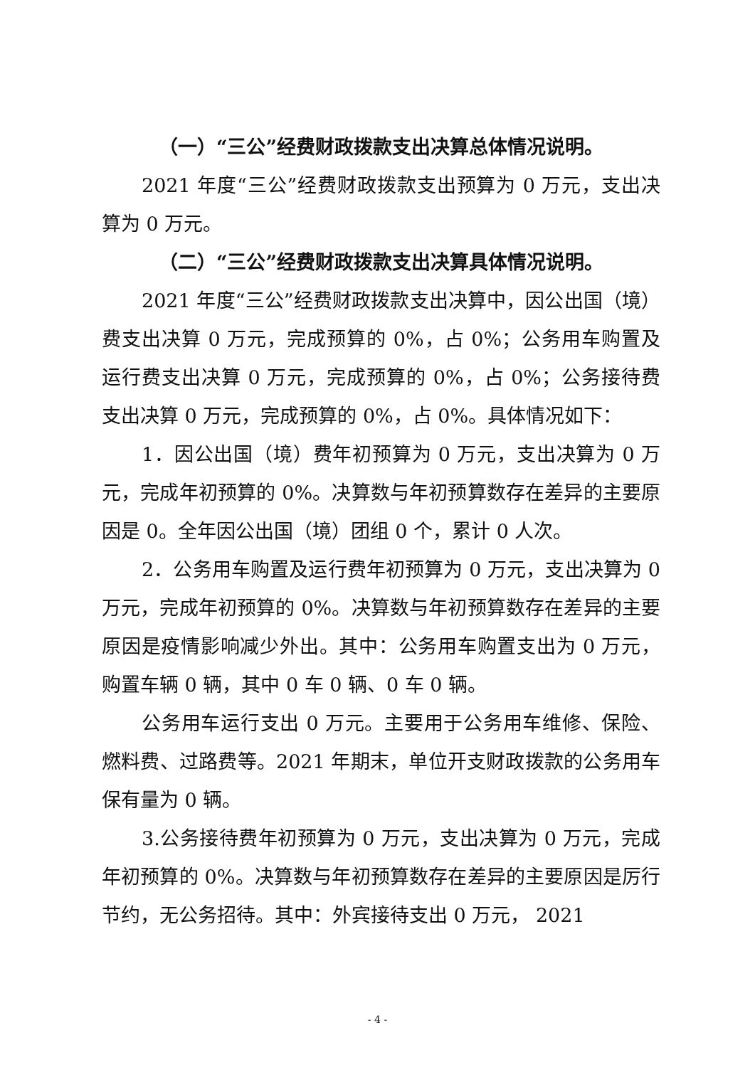（一）“三公”经费财政拨款支出决算总体情况说明。
2021 年度“三公”经费财政拨款支出预算为 0 万元，支出决算为 0 万元。
（二）“三公”经费财政拨款支出决算具体情况说明。
2021 年度“三公”经费财政拨款支出决算中，因公出国（境）费支出决算 0 万元，完成预算的 0%，占 0%；公务用车购置及运行费支出决算 0 万元，完成预算的 0%，占 0%；公务接待费支出决算 0 万元，完成预算的 0%，占 0%。具体情况如下：
1．因公出国（境）费年初预算为 0 万元，支出决算为 0 万元，完成年初预算的 0%。决算数与年初预算数存在差异的主要原因是 0。全年因公出国（境）团组 0 个，累计 0 人次。
2．公务用车购置及运行费年初预算为 0 万元，支出决算为 0 万元，完成年初预算的 0%。决算数与年初预算数存在差异的主要原因是疫情影响减少外出。其中：公务用车购置支出为 0 万元，购置车辆 0 辆，其中 0 车 0 辆、0 车 0 辆。
公务用车运行支出 0 万元。主要用于公务用车维修、保险、燃料费、过路费等。2021 年期末，单位开支财政拨款的公务用车保有量为 0 辆。
3.公务接待费年初预算为 0 万元，支出决算为 0 万元，完成年初预算的 0%。决算数与年初预算数存在差异的主要原因是厉行节约，无公务招待。其中：外宾接待支出 0 万元， 2021
- 4 -